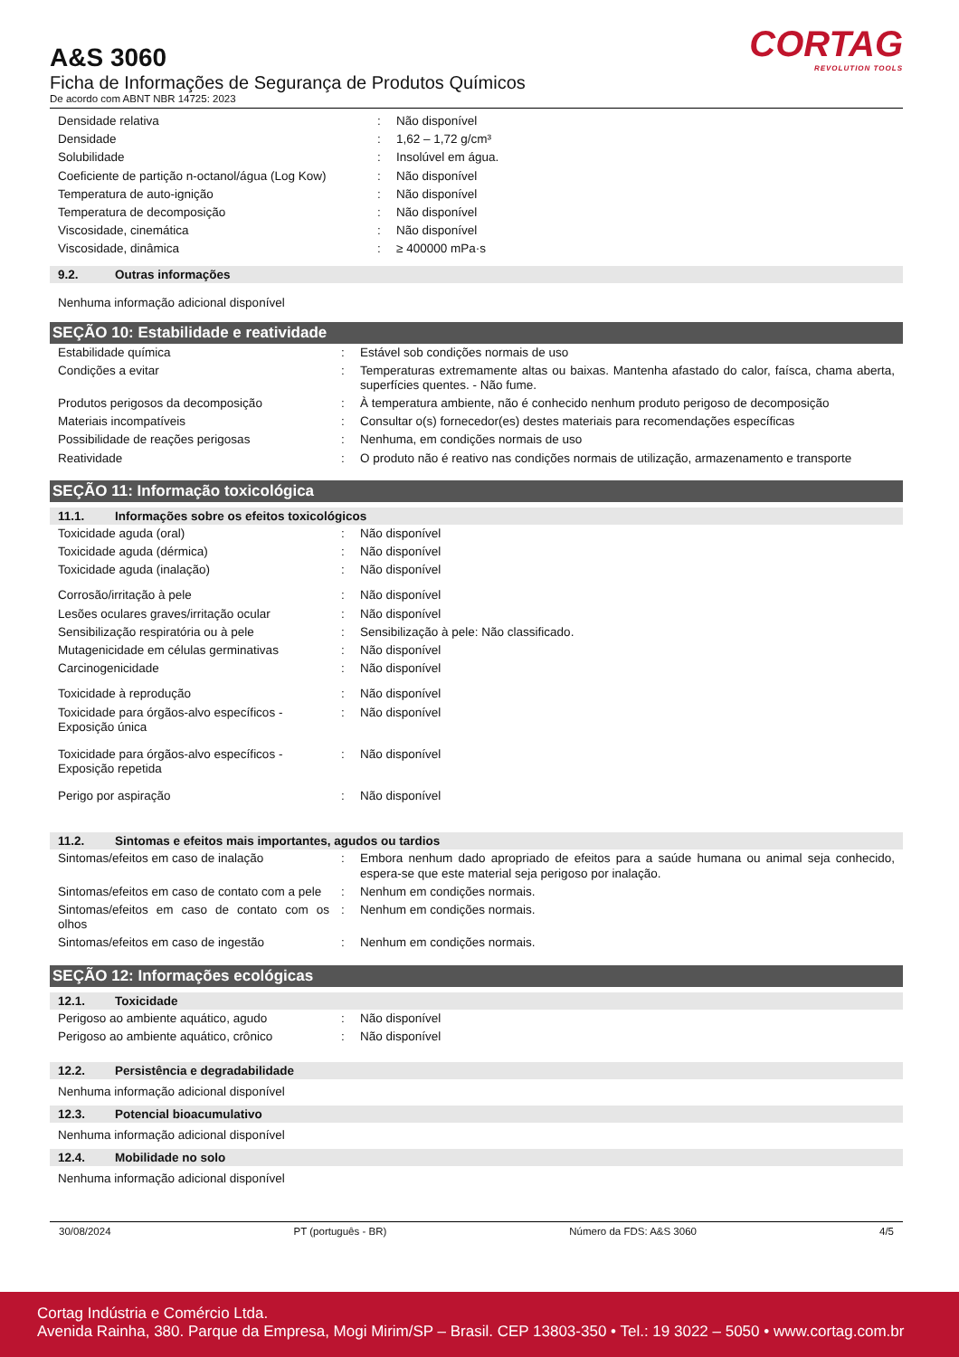A&S 3060
Ficha de Informações de Segurança de Produtos Químicos
De acordo com ABNT NBR 14725: 2023
CORTAG
REVOLUTION TOOLS
| Densidade relativa | : | Não disponível |
| Densidade | : | 1,62 – 1,72 g/cm³ |
| Solubilidade | : | Insolúvel em água. |
| Coeficiente de partição n-octanol/água (Log Kow) | : | Não disponível |
| Temperatura de auto-ignição | : | Não disponível |
| Temperatura de decomposição | : | Não disponível |
| Viscosidade, cinemática | : | Não disponível |
| Viscosidade, dinâmica | : | ≥ 400000 mPa·s |
9.2. Outras informações
Nenhuma informação adicional disponível
SEÇÃO 10: Estabilidade e reatividade
| Estabilidade química | : | Estável sob condições normais de uso |
| Condições a evitar | : | Temperaturas extremamente altas ou baixas. Mantenha afastado do calor, faísca, chama aberta, superfícies quentes. - Não fume. |
| Produtos perigosos da decomposição | : | À temperatura ambiente, não é conhecido nenhum produto perigoso de decomposição |
| Materiais incompatíveis | : | Consultar o(s) fornecedor(es) destes materiais para recomendações específicas |
| Possibilidade de reações perigosas | : | Nenhuma, em condições normais de uso |
| Reatividade | : | O produto não é reativo nas condições normais de utilização, armazenamento e transporte |
SEÇÃO 11: Informação toxicológica
11.1. Informações sobre os efeitos toxicológicos
| Toxicidade aguda (oral) | : | Não disponível |
| Toxicidade aguda (dérmica) | : | Não disponível |
| Toxicidade aguda (inalação) | : | Não disponível |
| Corrosão/irritação à pele | : | Não disponível |
| Lesões oculares graves/irritação ocular | : | Não disponível |
| Sensibilização respiratória ou à pele | : | Sensibilização à pele: Não classificado. |
| Mutagenicidade em células germinativas | : | Não disponível |
| Carcinogenicidade | : | Não disponível |
| Toxicidade à reprodução | : | Não disponível |
| Toxicidade para órgãos-alvo específicos - Exposição única | : | Não disponível |
| Toxicidade para órgãos-alvo específicos - Exposição repetida | : | Não disponível |
| Perigo por aspiração | : | Não disponível |
11.2. Sintomas e efeitos mais importantes, agudos ou tardios
| Sintomas/efeitos em caso de inalação | : | Embora nenhum dado apropriado de efeitos para a saúde humana ou animal seja conhecido, espera-se que este material seja perigoso por inalação. |
| Sintomas/efeitos em caso de contato com a pele | : | Nenhum em condições normais. |
| Sintomas/efeitos em caso de contato com os olhos | : | Nenhum em condições normais. |
| Sintomas/efeitos em caso de ingestão | : | Nenhum em condições normais. |
SEÇÃO 12: Informações ecológicas
12.1. Toxicidade
| Perigoso ao ambiente aquático, agudo | : | Não disponível |
| Perigoso ao ambiente aquático, crônico | : | Não disponível |
12.2. Persistência e degradabilidade
Nenhuma informação adicional disponível
12.3. Potencial bioacumulativo
Nenhuma informação adicional disponível
12.4. Mobilidade no solo
Nenhuma informação adicional disponível
30/08/2024 PT (português - BR) Número da FDS: A&S 3060 4/5
Cortag Indústria e Comércio Ltda.
Avenida Rainha, 380. Parque da Empresa, Mogi Mirim/SP – Brasil. CEP 13803-350 • Tel.: 19 3022 – 5050 • www.cortag.com.br